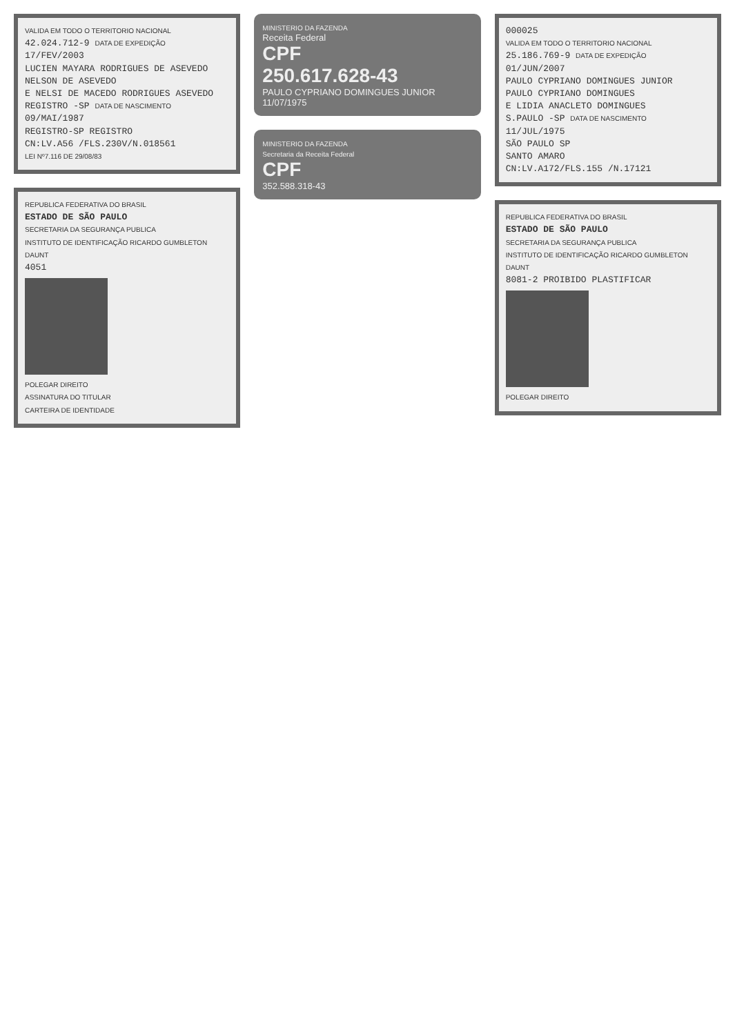VALIDA EM TODO O TERRITORIO NACIONAL
42.024.712-9 DATA DE EXPEDIÇÃO 17/FEV/2003
LUCIEN MAYARA RODRIGUES DE ASEVEDO
NELSON DE ASEVEDO
E NELSI DE MACEDO RODRIGUES ASEVEDO
REGISTRO -SP DATA DE NASCIMENTO 09/MAI/1987
REGISTRO-SP REGISTRO
CN:LV.A56 /FLS.230V/N.018561
LEI Nº7.116 DE 29/08/83
REPUBLICA FEDERATIVA DO BRASIL
ESTADO DE SÃO PAULO
SECRETARIA DA SEGURANÇA PUBLICA
INSTITUTO DE IDENTIFICAÇÃO RICARDO GUMBLETON DAUNT
4051
POLEGAR DIREITO
ASSINATURA DO TITULAR
CARTEIRA DE IDENTIDADE
MINISTERIO DA FAZENDA
Receita Federal
CPF
250.617.628-43
PAULO CYPRIANO DOMINGUES JUNIOR
11/07/1975
MINISTERIO DA FAZENDA
Secretaria da Receita Federal
CPF
352.588.318-43
000025
VALIDA EM TODO O TERRITORIO NACIONAL
25.186.769-9 DATA DE EXPEDIÇÃO 01/JUN/2007
PAULO CYPRIANO DOMINGUES JUNIOR
PAULO CYPRIANO DOMINGUES
E LIDIA ANACLETO DOMINGUES
S.PAULO -SP DATA DE NASCIMENTO 11/JUL/1975
SÃO PAULO SP
SANTO AMARO
CN:LV.A172/FLS.155 /N.17121
REPUBLICA FEDERATIVA DO BRASIL
ESTADO DE SÃO PAULO
SECRETARIA DA SEGURANÇA PUBLICA
INSTITUTO DE IDENTIFICAÇÃO RICARDO GUMBLETON DAUNT
8081-2 PROIBIDO PLASTIFICAR
POLEGAR DIREITO